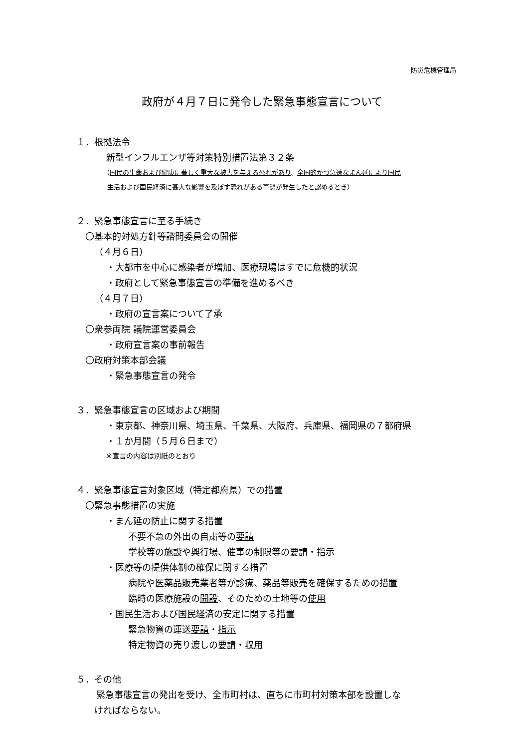防災危機管理局
政府が４月７日に発令した緊急事態宣言について
１．根拠法令
新型インフルエンザ等対策特別措置法第３２条
（国民の生命および健康に著しく重大な被害を与える恐れがあり、全国的かつ急速なまん延により国民
生活および国民経済に甚大な影響を及ぼす恐れがある事態が発生したと認めるとき）
２．緊急事態宣言に至る手続き
〇基本的対処方針等諮問委員会の開催
（４月６日）
・大都市を中心に感染者が増加、医療現場はすでに危機的状況
・政府として緊急事態宣言の準備を進めるべき
（４月７日）
・政府の宣言案について了承
〇衆参両院 議院運営委員会
・政府宣言案の事前報告
〇政府対策本部会議
・緊急事態宣言の発令
３．緊急事態宣言の区域および期間
・東京都、神奈川県、埼玉県、千葉県、大阪府、兵庫県、福岡県の７都府県
・１か月間（５月６日まで）
※宣言の内容は別紙のとおり
４．緊急事態宣言対象区域（特定都府県）での措置
〇緊急事態措置の実施
・まん延の防止に関する措置
不要不急の外出の自粛等の要請
学校等の施設や興行場、催事の制限等の要請・指示
・医療等の提供体制の確保に関する措置
病院や医薬品販売業者等が診療、薬品等販売を確保するための措置
臨時の医療施設の開設、そのための土地等の使用
・国民生活および国民経済の安定に関する措置
緊急物資の運送要請・指示
特定物資の売り渡しの要請・収用
５．その他
緊急事態宣言の発出を受け、全市町村は、直ちに市町村対策本部を設置しな
ければならない。